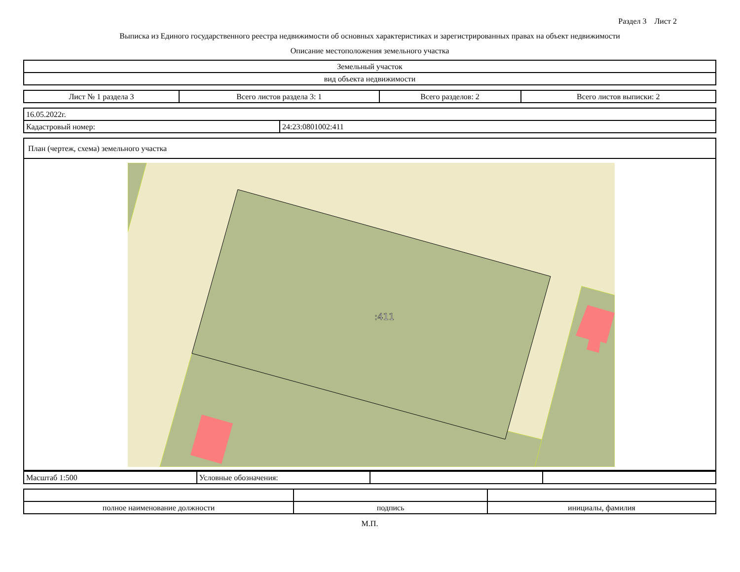Раздел 3 Лист 2
Выписка из Единого государственного реестра недвижимости об основных характеристиках и зарегистрированных правах на объект недвижимости
Описание местоположения земельного участка
| Земельный участок |
| вид объекта недвижимости |
| Лист № 1 раздела 3 | Всего листов раздела 3: 1 | Всего разделов: 2 | Всего листов выписки: 2 |
| 16.05.2022г. | |
| Кадастровый номер: | 24:23:0801002:411 |
| План (чертеж, схема) земельного участка |
:411
| Масштаб 1:500 | Условные обозначения: | | |
| полное наименование должности | подпись | инициалы, фамилия |
М.П.